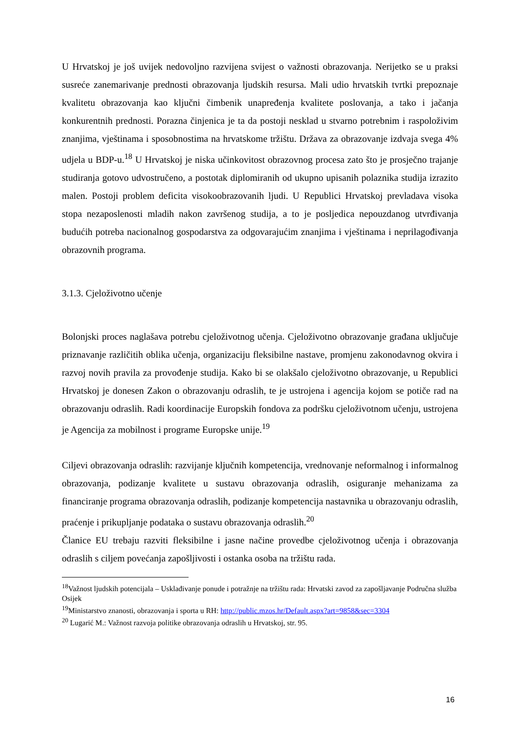U Hrvatskoj je još uvijek nedovoljno razvijena svijest o važnosti obrazovanja. Nerijetko se u praksi susreće zanemarivanje prednosti obrazovanja ljudskih resursa. Mali udio hrvatskih tvrtki prepoznaje kvalitetu obrazovanja kao ključni čimbenik unapređenja kvalitete poslovanja, a tako i jačanja konkurentnih prednosti. Porazna činjenica je ta da postoji nesklad u stvarno potrebnim i raspoloživim znanjima, vještinama i sposobnostima na hrvatskome tržištu. Država za obrazovanje izdvaja svega 4% udjela u BDP-u.<sup>18</sup> U Hrvatskoj je niska učinkovitost obrazovnog procesa zato što je prosječno trajanje studiranja gotovo udvostručeno, a postotak diplomiranih od ukupno upisanih polaznika studija izrazito malen. Postoji problem deficita visokoobrazovanih ljudi. U Republici Hrvatskoj prevladava visoka stopa nezaposlenosti mladih nakon završenog studija, a to je posljedica nepouzdanog utvrđivanja budućih potreba nacionalnog gospodarstva za odgovarajućim znanjima i vještinama i neprilagođivanja obrazovnih programa.
3.1.3. Cjeloživotno učenje
Bolonjski proces naglašava potrebu cjeloživotnog učenja. Cjeloživotno obrazovanje građana uključuje priznavanje različitih oblika učenja, organizaciju fleksibilne nastave, promjenu zakonodavnog okvira i razvoj novih pravila za provođenje studija. Kako bi se olakšalo cjeloživotno obrazovanje, u Republici Hrvatskoj je donesen Zakon o obrazovanju odraslih, te je ustrojena i agencija kojom se potiče rad na obrazovanju odraslih. Radi koordinacije Europskih fondova za podršku cjeloživotnom učenju, ustrojena je Agencija za mobilnost i programe Europske unije.<sup>19</sup>
Ciljevi obrazovanja odraslih: razvijanje ključnih kompetencija, vrednovanje neformalnog i informalnog obrazovanja, podizanje kvalitete u sustavu obrazovanja odraslih, osiguranje mehanizama za financiranje programa obrazovanja odraslih, podizanje kompetencija nastavnika u obrazovanju odraslih, praćenje i prikupljanje podataka o sustavu obrazovanja odraslih.<sup>20</sup>
Članice EU trebaju razviti fleksibilne i jasne načine provedbe cjeloživotnog učenja i obrazovanja odraslih s ciljem povećanja zapošljivosti i ostanka osoba na tržištu rada.
<sup>18</sup> Važnost ljudskih potencijala – Usklađivanje ponude i potražnje na tržištu rada: Hrvatski zavod za zapošljavanje Područna služba Osijek
<sup>19</sup> Ministarstvo znanosti, obrazovanja i sporta u RH: http://public.mzos.hr/Default.aspx?art=9858&sec=3304
<sup>20</sup> Lugarić M.: Važnost razvoja politike obrazovanja odraslih u Hrvatskoj, str. 95.
16